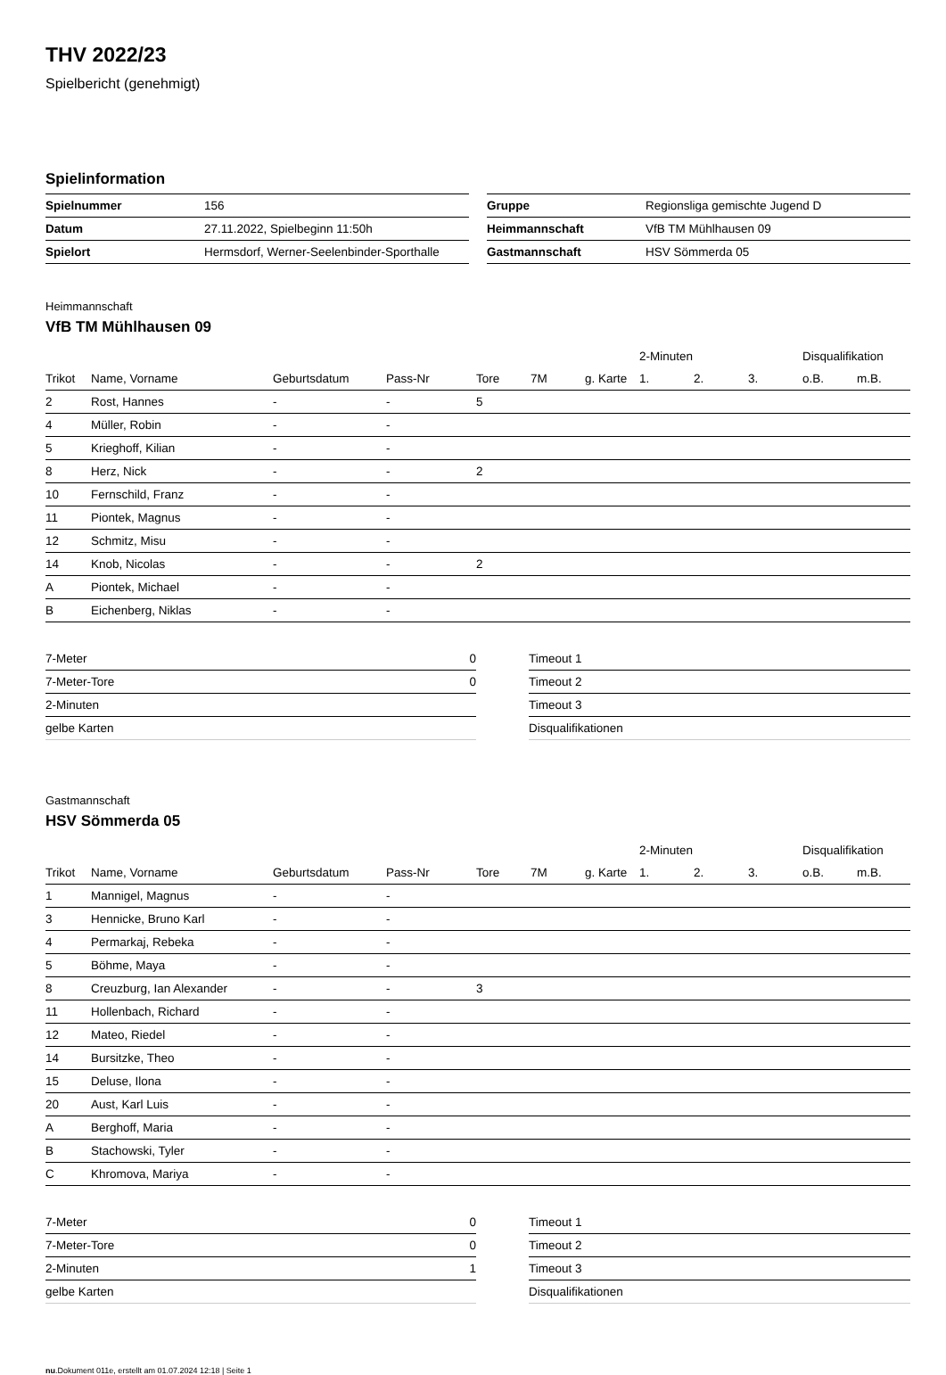THV 2022/23
Spielbericht (genehmigt)
Spielinformation
| Spielnummer | 156 |
| Datum | 27.11.2022, Spielbeginn 11:50h |
| Spielort | Hermsdorf, Werner-Seelenbinder-Sporthalle |
| Gruppe | Regionsliga gemischte Jugend D |
| Heimmannschaft | VfB TM Mühlhausen 09 |
| Gastmannschaft | HSV Sömmerda 05 |
Heimmannschaft
VfB TM Mühlhausen 09
| | | | | | | | 2-Minuten | | | Disqualifikation | |
| Trikot | Name, Vorname | Geburtsdatum | Pass-Nr | Tore | 7M | g. Karte | 1. | 2. | 3. | o.B. | m.B. |
| 2 | Rost, Hannes | - | - | 5 | | | | | | | |
| 4 | Müller, Robin | - | - | | | | | | | | |
| 5 | Krieghoff, Kilian | - | - | | | | | | | | |
| 8 | Herz, Nick | - | - | 2 | | | | | | | |
| 10 | Fernschild, Franz | - | - | | | | | | | | |
| 11 | Piontek, Magnus | - | - | | | | | | | | |
| 12 | Schmitz, Misu | - | - | | | | | | | | |
| 14 | Knob, Nicolas | - | - | 2 | | | | | | | |
| A | Piontek, Michael | - | - | | | | | | | | |
| B | Eichenberg, Niklas | - | - | | | | | | | | |
| 7-Meter | 0 |
| 7-Meter-Tore | 0 |
| 2-Minuten | |
| gelbe Karten | |
| Timeout 1 |
| Timeout 2 |
| Timeout 3 |
| Disqualifikationen |
Gastmannschaft
HSV Sömmerda 05
| | | | | | | | 2-Minuten | | | Disqualifikation | |
| Trikot | Name, Vorname | Geburtsdatum | Pass-Nr | Tore | 7M | g. Karte | 1. | 2. | 3. | o.B. | m.B. |
| 1 | Mannigel, Magnus | - | - | | | | | | | | |
| 3 | Hennicke, Bruno Karl | - | - | | | | | | | | |
| 4 | Permarkaj, Rebeka | - | - | | | | | | | | |
| 5 | Böhme, Maya | - | - | | | | | | | | |
| 8 | Creuzburg, Ian Alexander | - | - | 3 | | | | | | | |
| 11 | Hollenbach, Richard | - | - | | | | | | | | |
| 12 | Mateo, Riedel | - | - | | | | | | | | |
| 14 | Bursitzke, Theo | - | - | | | | | | | | |
| 15 | Deluse, Ilona | - | - | | | | | | | | |
| 20 | Aust, Karl Luis | - | - | | | | | | | | |
| A | Berghoff, Maria | - | - | | | | | | | | |
| B | Stachowski, Tyler | - | - | | | | | | | | |
| C | Khromova, Mariya | - | - | | | | | | | | |
| 7-Meter | 0 |
| 7-Meter-Tore | 0 |
| 2-Minuten | 1 |
| gelbe Karten | |
| Timeout 1 |
| Timeout 2 |
| Timeout 3 |
| Disqualifikationen |
nu.Dokument 011e, erstellt am 01.07.2024 12:18 | Seite 1